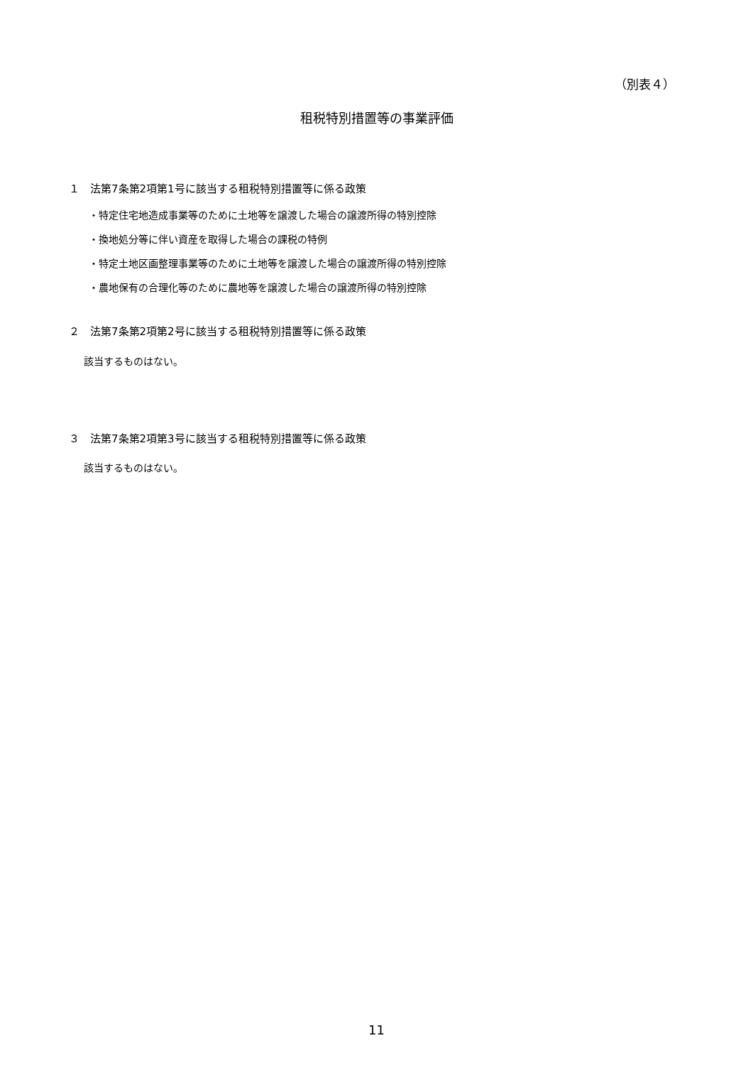（別表４）
租税特別措置等の事業評価
１　法第7条第2項第1号に該当する租税特別措置等に係る政策
・特定住宅地造成事業等のために土地等を譲渡した場合の譲渡所得の特別控除
・換地処分等に伴い資産を取得した場合の課税の特例
・特定土地区画整理事業等のために土地等を譲渡した場合の譲渡所得の特別控除
・農地保有の合理化等のために農地等を譲渡した場合の譲渡所得の特別控除
２　法第7条第2項第2号に該当する租税特別措置等に係る政策
該当するものはない。
３　法第7条第2項第3号に該当する租税特別措置等に係る政策
該当するものはない。
11